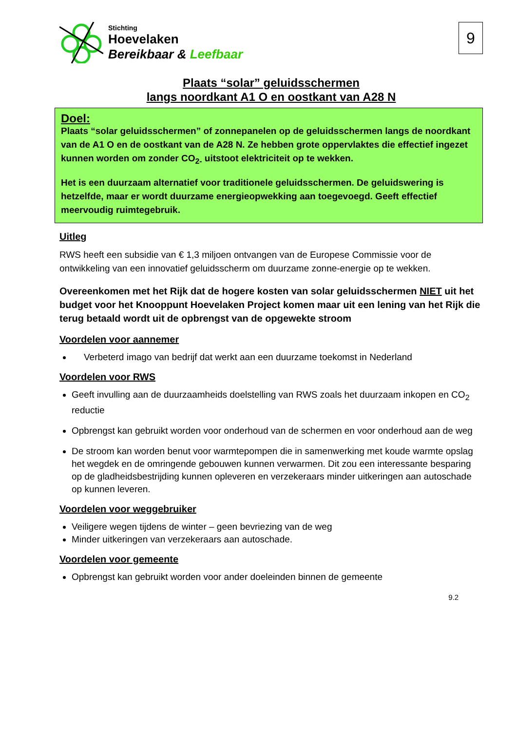Stichting
Hoevelaken
Bereikbaar & Leefbaar
9
Plaats “solar” geluidsschermen
langs noordkant A1 O en oostkant van A28 N
Doel:
Plaats “solar geluidsschermen” of zonnepanelen op de geluidsschermen langs de noordkant van de A1 O en de oostkant van de A28 N. Ze hebben grote oppervlaktes die effectief ingezet kunnen worden om zonder CO<sub>2-</sub> uitstoot elektriciteit op te wekken.
Het is een duurzaam alternatief voor traditionele geluidsschermen. De geluidswering is hetzelfde, maar er wordt duurzame energieopwekking aan toegevoegd. Geeft effectief meervoudig ruimtegebruik.
Uitleg
RWS heeft een subsidie van € 1,3 miljoen ontvangen van de Europese Commissie voor de ontwikkeling van een innovatief geluidsscherm om duurzame zonne-energie op te wekken.
Overeenkomen met het Rijk dat de hogere kosten van solar geluidsschermen NIET uit het budget voor het Knooppunt Hoevelaken Project komen maar uit een lening van het Rijk die terug betaald wordt uit de opbrengst van de opgewekte stroom
Voordelen voor aannemer
Verbeterd imago van bedrijf dat werkt aan een duurzame toekomst in Nederland
Voordelen voor RWS
Geeft invulling aan de duurzaamheids doelstelling van RWS zoals het duurzaam inkopen en CO<sub>2</sub> reductie
Opbrengst kan gebruikt worden voor onderhoud van de schermen en voor onderhoud aan de weg
De stroom kan worden benut voor warmtepompen die in samenwerking met koude warmte opslag het wegdek en de omringende gebouwen kunnen verwarmen. Dit zou een interessante besparing op de gladheidsbestrijding kunnen opleveren en verzekeraars minder uitkeringen aan autoschade op kunnen leveren.
Voordelen voor weggebruiker
Veiligere wegen tijdens de winter – geen bevriezing van de weg
Minder uitkeringen van verzekeraars aan autoschade.
Voordelen voor gemeente
Opbrengst kan gebruikt worden voor ander doeleinden binnen de gemeente
9.2